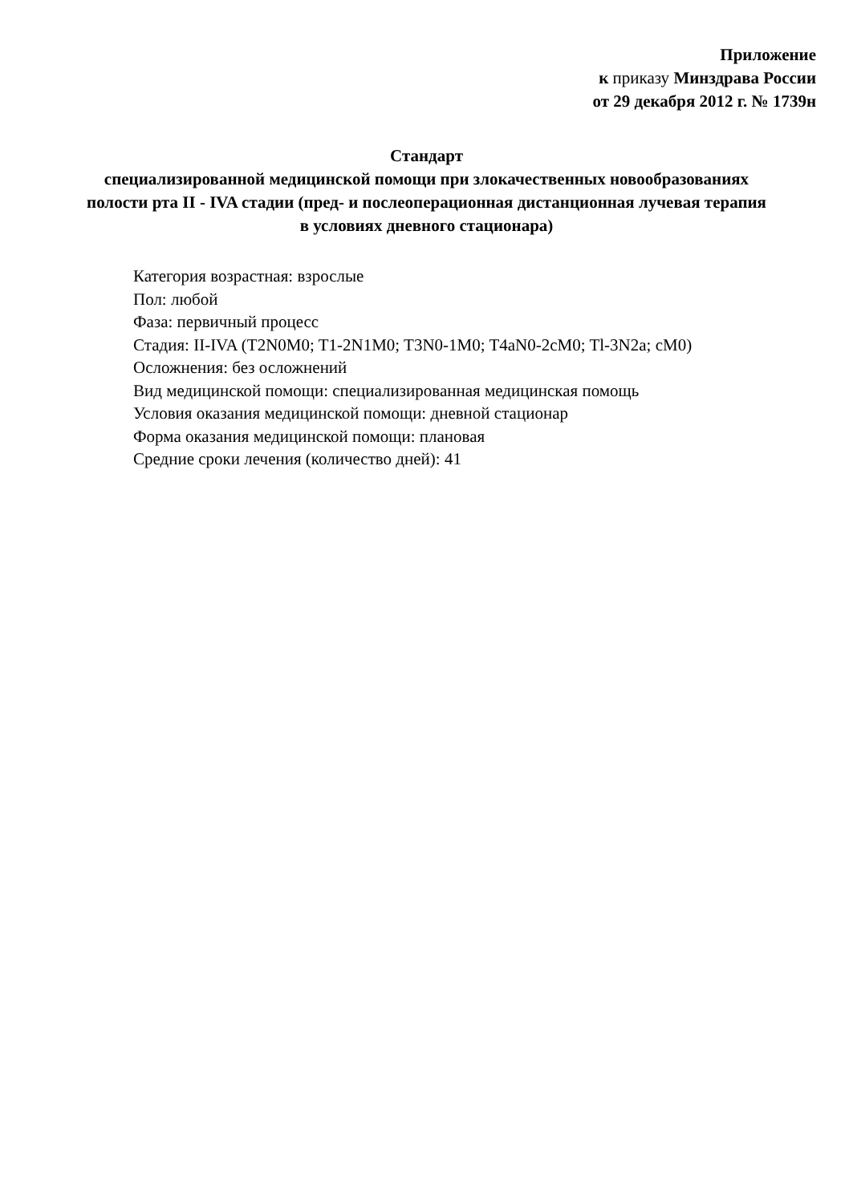Приложение
к приказу Минздрава России
от 29 декабря 2012 г. № 1739н
Стандарт
специализированной медицинской помощи при злокачественных новообразованиях полости рта II - IVA стадии (пред- и послеоперационная дистанционная лучевая терапия в условиях дневного стационара)
Категория возрастная: взрослые
Пол: любой
Фаза: первичный процесс
Стадия: II-IVA (T2N0M0; T1-2N1M0; T3N0-1M0; T4aN0-2cM0; Tl-3N2a; cM0)
Осложнения: без осложнений
Вид медицинской помощи: специализированная медицинская помощь
Условия оказания медицинской помощи: дневной стационар
Форма оказания медицинской помощи: плановая
Средние сроки лечения (количество дней): 41